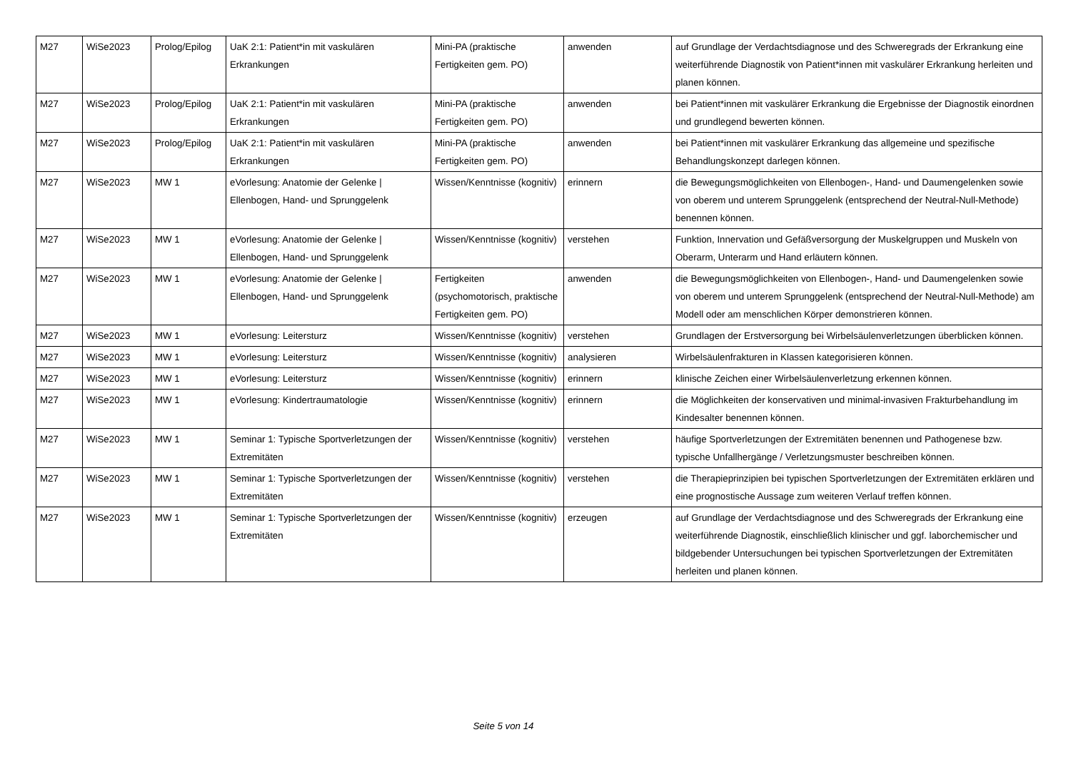| M27 | WiSe2023 | Prolog/Epilog | UaK 2:1: Patient*in mit vaskulären Erkrankungen | Mini-PA (praktische Fertigkeiten gem. PO) | anwenden | auf Grundlage der Verdachtsdiagnose und des Schweregrads der Erkrankung eine weiterführende Diagnostik von Patient*innen mit vaskulärer Erkrankung herleiten und planen können. |
| M27 | WiSe2023 | Prolog/Epilog | UaK 2:1: Patient*in mit vaskulären Erkrankungen | Mini-PA (praktische Fertigkeiten gem. PO) | anwenden | bei Patient*innen mit vaskulärer Erkrankung die Ergebnisse der Diagnostik einordnen und grundlegend bewerten können. |
| M27 | WiSe2023 | Prolog/Epilog | UaK 2:1: Patient*in mit vaskulären Erkrankungen | Mini-PA (praktische Fertigkeiten gem. PO) | anwenden | bei Patient*innen mit vaskulärer Erkrankung das allgemeine und spezifische Behandlungskonzept darlegen können. |
| M27 | WiSe2023 | MW 1 | eVorlesung: Anatomie der Gelenke / Ellenbogen, Hand- und Sprunggelenk | Wissen/Kenntnisse (kognitiv) | erinnern | die Bewegungsmöglichkeiten von Ellenbogen-, Hand- und Daumengelenken sowie von oberem und unterem Sprunggelenk (entsprechend der Neutral-Null-Methode) benennen können. |
| M27 | WiSe2023 | MW 1 | eVorlesung: Anatomie der Gelenke / Ellenbogen, Hand- und Sprunggelenk | Wissen/Kenntnisse (kognitiv) | verstehen | Funktion, Innervation und Gefäßversorgung der Muskelgruppen und Muskeln von Oberarm, Unterarm und Hand erläutern können. |
| M27 | WiSe2023 | MW 1 | eVorlesung: Anatomie der Gelenke / Ellenbogen, Hand- und Sprunggelenk | Fertigkeiten (psychomotorisch, praktische Fertigkeiten gem. PO) | anwenden | die Bewegungsmöglichkeiten von Ellenbogen-, Hand- und Daumengelenken sowie von oberem und unterem Sprunggelenk (entsprechend der Neutral-Null-Methode) am Modell oder am menschlichen Körper demonstrieren können. |
| M27 | WiSe2023 | MW 1 | eVorlesung: Leitersturz | Wissen/Kenntnisse (kognitiv) | verstehen | Grundlagen der Erstversorgung bei Wirbelsäulenverletzungen überblicken können. |
| M27 | WiSe2023 | MW 1 | eVorlesung: Leitersturz | Wissen/Kenntnisse (kognitiv) | analysieren | Wirbelsäulenfrakturen in Klassen kategorisieren können. |
| M27 | WiSe2023 | MW 1 | eVorlesung: Leitersturz | Wissen/Kenntnisse (kognitiv) | erinnern | klinische Zeichen einer Wirbelsäulenverletzung erkennen können. |
| M27 | WiSe2023 | MW 1 | eVorlesung: Kindertraumatologie | Wissen/Kenntnisse (kognitiv) | erinnern | die Möglichkeiten der konservativen und minimal-invasiven Frakturbehandlung im Kindesalter benennen können. |
| M27 | WiSe2023 | MW 1 | Seminar 1: Typische Sportverletzungen der Extremitäten | Wissen/Kenntnisse (kognitiv) | verstehen | häufige Sportverletzungen der Extremitäten benennen und Pathogenese bzw. typische Unfallhergänge / Verletzungsmuster beschreiben können. |
| M27 | WiSe2023 | MW 1 | Seminar 1: Typische Sportverletzungen der Extremitäten | Wissen/Kenntnisse (kognitiv) | verstehen | die Therapieprinzipien bei typischen Sportverletzungen der Extremitäten erklären und eine prognostische Aussage zum weiteren Verlauf treffen können. |
| M27 | WiSe2023 | MW 1 | Seminar 1: Typische Sportverletzungen der Extremitäten | Wissen/Kenntnisse (kognitiv) | erzeugen | auf Grundlage der Verdachtsdiagnose und des Schweregrads der Erkrankung eine weiterführende Diagnostik, einschließlich klinischer und ggf. laborchemischer und bildgebender Untersuchungen bei typischen Sportverletzungen der Extremitäten herleiten und planen können. |
Seite 5 von 14